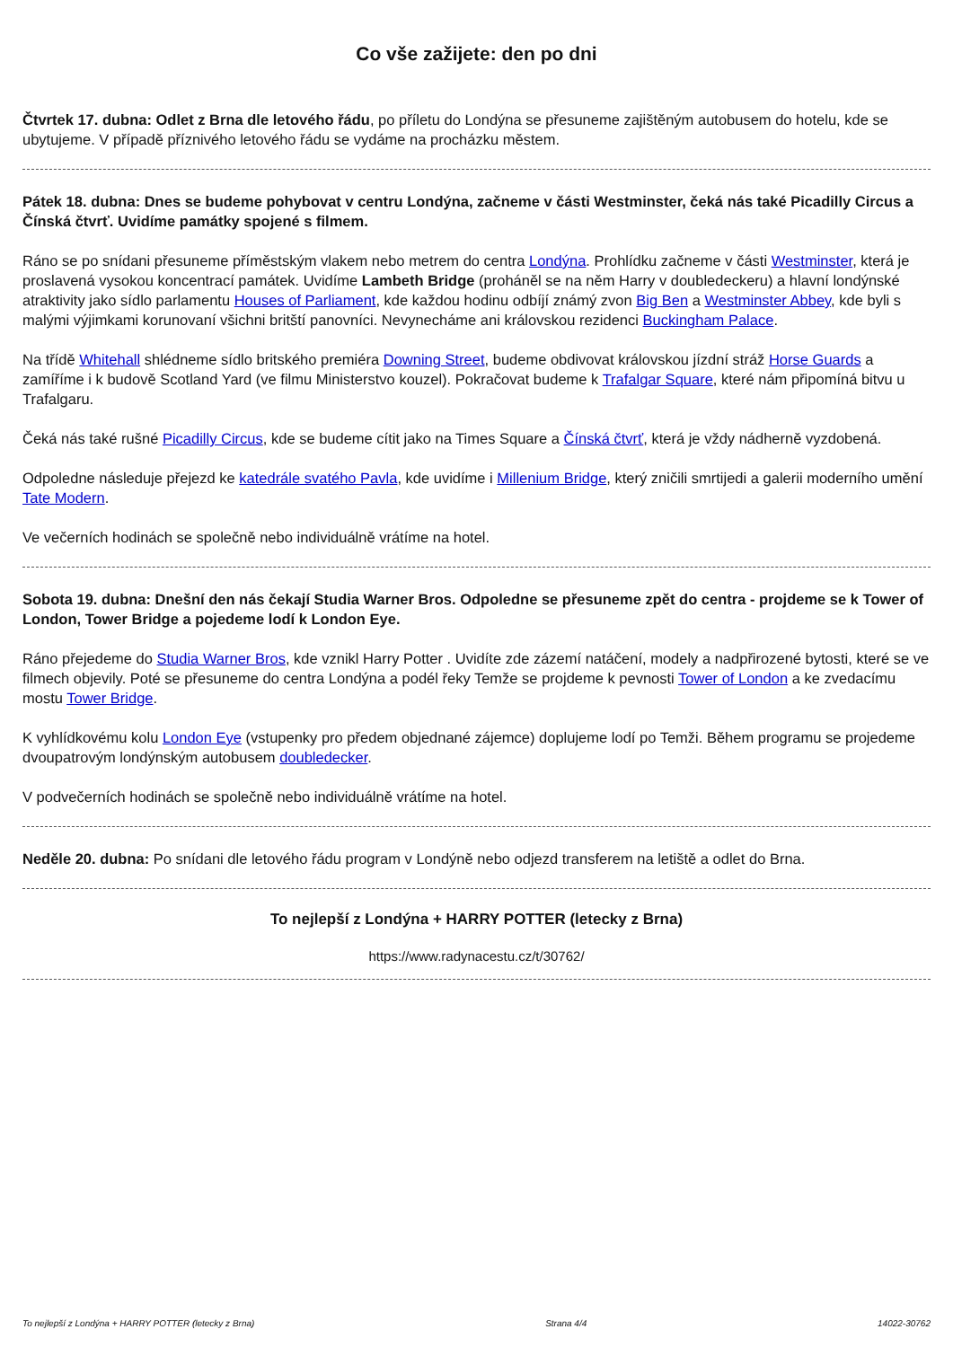Co vše zažijete: den po dni
Čtvrtek 17. dubna: Odlet z Brna dle letového řádu, po příletu do Londýna se přesuneme zajištěným autobusem do hotelu, kde se ubytujeme. V případě příznivého letového řádu se vydáme na procházku městem.
Pátek 18. dubna: Dnes se budeme pohybovat v centru Londýna, začneme v části Westminster, čeká nás také Picadilly Circus a Čínská čtvrť. Uvidíme památky spojené s filmem.
Ráno se po snídani přesuneme příměstským vlakem nebo metrem do centra Londýna. Prohlídku začneme v části Westminster, která je proslavená vysokou koncentrací památek. Uvidíme Lambeth Bridge (proháněl se na něm Harry v doubledeckeru) a hlavní londýnské atraktivity jako sídlo parlamentu Houses of Parliament, kde každou hodinu odbíjí známý zvon Big Ben a Westminster Abbey, kde byli s malými výjimkami korunovaní všichni britští panovníci. Nevynecháme ani královskou rezidenci Buckingham Palace.
Na třídě Whitehall shlédneme sídlo britského premiéra Downing Street, budeme obdivovat královskou jízdní stráž Horse Guards a zamíříme i k budově Scotland Yard (ve filmu Ministerstvo kouzel). Pokračovat budeme k Trafalgar Square, které nám připomíná bitvu u Trafalgaru.
Čeká nás také rušné Picadilly Circus, kde se budeme cítit jako na Times Square a Čínská čtvrť, která je vždy nádherně vyzdobená.
Odpoledne následuje přejezd ke katedrále svatého Pavla, kde uvidíme i Millenium Bridge, který zničili smrtijedi a galerii moderního umění Tate Modern.
Ve večerních hodinách se společně nebo individuálně vrátíme na hotel.
Sobota 19. dubna: Dnešní den nás čekají Studia Warner Bros. Odpoledne se přesuneme zpět do centra - projdeme se k Tower of London, Tower Bridge a pojedeme lodí k London Eye.
Ráno přejedeme do Studia Warner Bros, kde vznikl Harry Potter . Uvidíte zde zázemí natáčení, modely a nadpřirozené bytosti, které se ve filmech objevily. Poté se přesuneme do centra Londýna a podél řeky Temže se projdeme k pevnosti Tower of London a ke zvedacímu mostu Tower Bridge.
K vyhlídkovému kolu London Eye (vstupenky pro předem objednané zájemce) doplujeme lodí po Temži. Během programu se projedeme dvoupatrovým londýnským autobusem doubledecker.
V podvečerních hodinách se společně nebo individuálně vrátíme na hotel.
Neděle 20. dubna: Po snídani dle letového řádu program v Londýně nebo odjezd transferem na letiště a odlet do Brna.
To nejlepší z Londýna + HARRY POTTER (letecky z Brna)
https://www.radynacestu.cz/t/30762/
To nejlepší z Londýna + HARRY POTTER (letecky z Brna) Strana 4/4 14022-30762